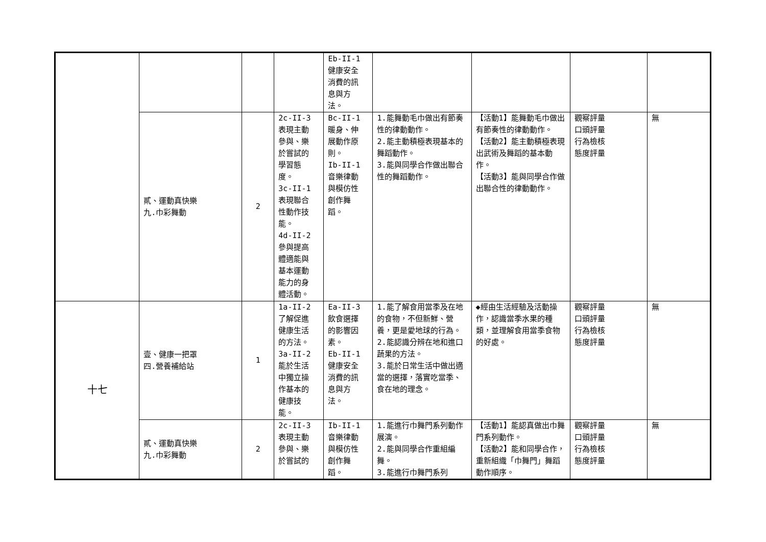| | | | | Eb-II-1 健康安全 消費的訊 息與方 法。 | | | | |
| | 貳、運動真快樂 九.巾彩舞動 | 2 | 2c-II-3 表現主動 參與、樂 於嘗試的 學習態 度。 3c-II-1 表現聯合 性動作技 能。 4d-II-2 參與提高 體適能與 基本運動 能力的身 體活動。 | Bc-II-1 暖身、伸 展動作原 則。 Ib-II-1 音樂律動 與模仿性 創作舞 蹈。 | 1.能舞動毛巾做出有節奏性的律動動作。 2.能主動積極表現基本的舞蹈動作。 3.能與同學合作做出聯合性的舞蹈動作。 | 【活動1】能舞動毛巾做出有節奏性的律動動作。 【活動2】能主動積極表現出武術及舞蹈的基本動 作。 【活動3】能與同學合作做出聯合性的律動動作。 | 觀察評量 口頭評量 行為檢核 態度評量 | 無 |
| 十七 | 壹、健康一把罩 四.營養補給站 | 1 | 1a-II-2 了解促進 健康生活 的方法。 3a-II-2 能於生活 中獨立操 作基本的 健康技 能。 | Ea-II-3 飲食選擇 的影響因 素。 Eb-II-1 健康安全 消費的訊 息與方 法。 | 1.能了解食用當季及在地的食物，不但新鮮、營養，更是愛地球的行為。 2.能認識分辨在地和進口蔬果的方法。 3.能於日常生活中做出適當的選擇，落實吃當季、食在地的理念。 | ◆經由生活經驗及活動操作，認識當季水果的種類，並理解食用當季食物的好處。 | 觀察評量 口頭評量 行為檢核 態度評量 | 無 |
| | 貳、運動真快樂 九.巾彩舞動 | 2 | 2c-II-3 表現主動 參與、樂 於嘗試的 | Ib-II-1 音樂律動 與模仿性 創作舞 蹈。 | 1.能進行巾舞門系列動作展演。 2.能與同學合作重組編舞。 3.能進行巾舞門系列 | 【活動1】能認真做出巾舞門系列動作。 【活動2】能和同學合作，重新組織「巾舞門」舞蹈動作順序。 | 觀察評量 口頭評量 行為檢核 態度評量 | 無 |